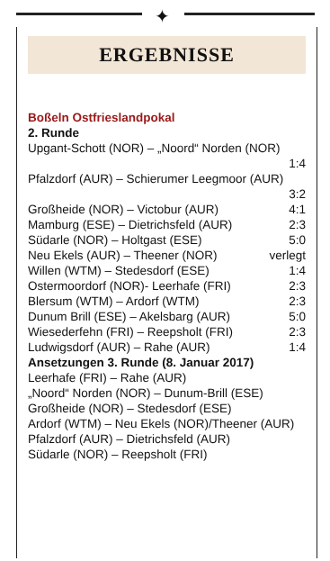✦
ERGEBNISSE
Boßeln Ostfrieslandpokal
2. Runde
| Upgant-Schott (NOR) – „Noord“ Norden (NOR) | |
| | 1:4 |
| Pfalzdorf (AUR) – Schierumer Leegmoor (AUR) | |
| | 3:2 |
| Großheide (NOR) – Victobur (AUR) | 4:1 |
| Mamburg (ESE) – Dietrichsfeld (AUR) | 2:3 |
| Südarle (NOR) – Holtgast (ESE) | 5:0 |
| Neu Ekels (AUR) – Theener (NOR) | verlegt |
| Willen (WTM) – Stedesdorf (ESE) | 1:4 |
| Ostermoordorf (NOR)- Leerhafe (FRI) | 2:3 |
| Blersum (WTM) – Ardorf (WTM) | 2:3 |
| Dunum Brill (ESE) – Akelsbarg (AUR) | 5:0 |
| Wiesederfehn (FRI) – Reepsholt (FRI) | 2:3 |
| Ludwigsdorf (AUR) – Rahe (AUR) | 1:4 |
Ansetzungen 3. Runde (8. Januar 2017)
Leerhafe (FRI) – Rahe (AUR)
„Noord“ Norden (NOR) – Dunum-Brill (ESE)
Großheide (NOR) – Stedesdorf (ESE)
Ardorf (WTM) – Neu Ekels (NOR)/Theener (AUR)
Pfalzdorf (AUR) – Dietrichsfeld (AUR)
Südarle (NOR) – Reepsholt (FRI)